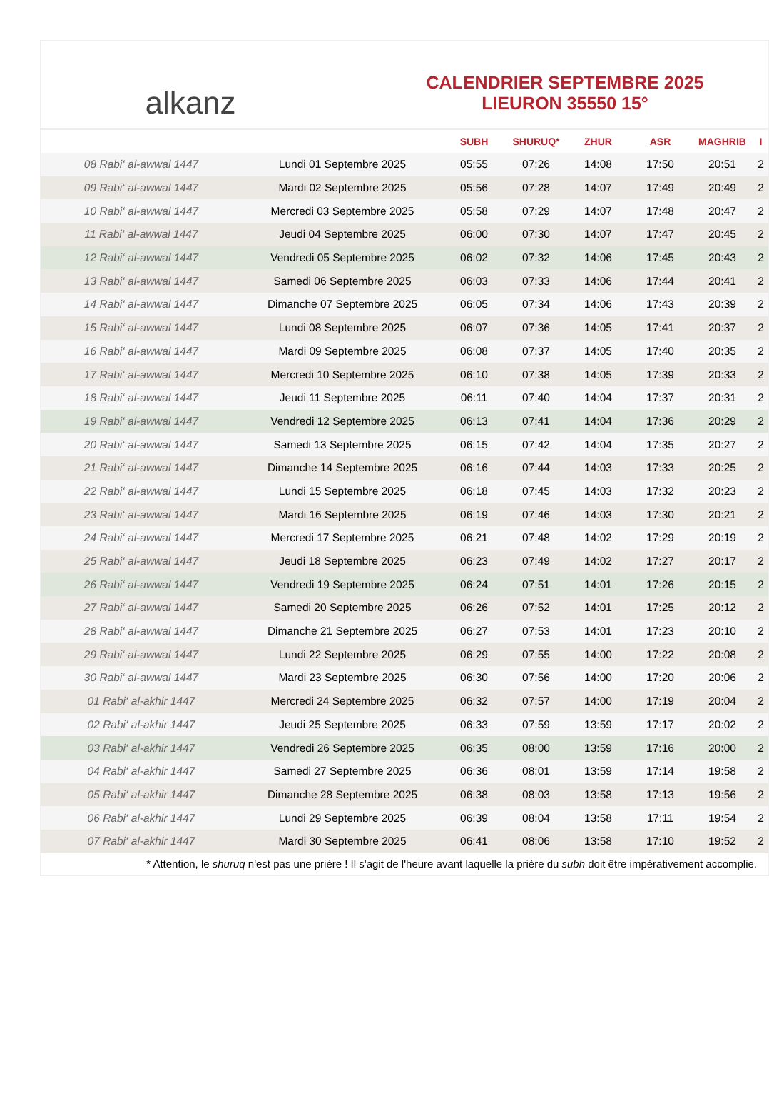alkanz
CALENDRIER SEPTEMBRE 2025
LIEURON 35550 15°
| | | SUBH | SHURUQ* | ZHUR | ASR | MAGHRIB | I |
| --- | --- | --- | --- | --- | --- | --- | --- |
| 08 Rabi‘ al-awwal 1447 | Lundi 01 Septembre 2025 | 05:55 | 07:26 | 14:08 | 17:50 | 20:51 | 2 |
| 09 Rabi‘ al-awwal 1447 | Mardi 02 Septembre 2025 | 05:56 | 07:28 | 14:07 | 17:49 | 20:49 | 2 |
| 10 Rabi‘ al-awwal 1447 | Mercredi 03 Septembre 2025 | 05:58 | 07:29 | 14:07 | 17:48 | 20:47 | 2 |
| 11 Rabi‘ al-awwal 1447 | Jeudi 04 Septembre 2025 | 06:00 | 07:30 | 14:07 | 17:47 | 20:45 | 2 |
| 12 Rabi‘ al-awwal 1447 | Vendredi 05 Septembre 2025 | 06:02 | 07:32 | 14:06 | 17:45 | 20:43 | 2 |
| 13 Rabi‘ al-awwal 1447 | Samedi 06 Septembre 2025 | 06:03 | 07:33 | 14:06 | 17:44 | 20:41 | 2 |
| 14 Rabi‘ al-awwal 1447 | Dimanche 07 Septembre 2025 | 06:05 | 07:34 | 14:06 | 17:43 | 20:39 | 2 |
| 15 Rabi‘ al-awwal 1447 | Lundi 08 Septembre 2025 | 06:07 | 07:36 | 14:05 | 17:41 | 20:37 | 2 |
| 16 Rabi‘ al-awwal 1447 | Mardi 09 Septembre 2025 | 06:08 | 07:37 | 14:05 | 17:40 | 20:35 | 2 |
| 17 Rabi‘ al-awwal 1447 | Mercredi 10 Septembre 2025 | 06:10 | 07:38 | 14:05 | 17:39 | 20:33 | 2 |
| 18 Rabi‘ al-awwal 1447 | Jeudi 11 Septembre 2025 | 06:11 | 07:40 | 14:04 | 17:37 | 20:31 | 2 |
| 19 Rabi‘ al-awwal 1447 | Vendredi 12 Septembre 2025 | 06:13 | 07:41 | 14:04 | 17:36 | 20:29 | 2 |
| 20 Rabi‘ al-awwal 1447 | Samedi 13 Septembre 2025 | 06:15 | 07:42 | 14:04 | 17:35 | 20:27 | 2 |
| 21 Rabi‘ al-awwal 1447 | Dimanche 14 Septembre 2025 | 06:16 | 07:44 | 14:03 | 17:33 | 20:25 | 2 |
| 22 Rabi‘ al-awwal 1447 | Lundi 15 Septembre 2025 | 06:18 | 07:45 | 14:03 | 17:32 | 20:23 | 2 |
| 23 Rabi‘ al-awwal 1447 | Mardi 16 Septembre 2025 | 06:19 | 07:46 | 14:03 | 17:30 | 20:21 | 2 |
| 24 Rabi‘ al-awwal 1447 | Mercredi 17 Septembre 2025 | 06:21 | 07:48 | 14:02 | 17:29 | 20:19 | 2 |
| 25 Rabi‘ al-awwal 1447 | Jeudi 18 Septembre 2025 | 06:23 | 07:49 | 14:02 | 17:27 | 20:17 | 2 |
| 26 Rabi‘ al-awwal 1447 | Vendredi 19 Septembre 2025 | 06:24 | 07:51 | 14:01 | 17:26 | 20:15 | 2 |
| 27 Rabi‘ al-awwal 1447 | Samedi 20 Septembre 2025 | 06:26 | 07:52 | 14:01 | 17:25 | 20:12 | 2 |
| 28 Rabi‘ al-awwal 1447 | Dimanche 21 Septembre 2025 | 06:27 | 07:53 | 14:01 | 17:23 | 20:10 | 2 |
| 29 Rabi‘ al-awwal 1447 | Lundi 22 Septembre 2025 | 06:29 | 07:55 | 14:00 | 17:22 | 20:08 | 2 |
| 30 Rabi‘ al-awwal 1447 | Mardi 23 Septembre 2025 | 06:30 | 07:56 | 14:00 | 17:20 | 20:06 | 2 |
| 01 Rabi‘ al-akhir 1447 | Mercredi 24 Septembre 2025 | 06:32 | 07:57 | 14:00 | 17:19 | 20:04 | 2 |
| 02 Rabi‘ al-akhir 1447 | Jeudi 25 Septembre 2025 | 06:33 | 07:59 | 13:59 | 17:17 | 20:02 | 2 |
| 03 Rabi‘ al-akhir 1447 | Vendredi 26 Septembre 2025 | 06:35 | 08:00 | 13:59 | 17:16 | 20:00 | 2 |
| 04 Rabi‘ al-akhir 1447 | Samedi 27 Septembre 2025 | 06:36 | 08:01 | 13:59 | 17:14 | 19:58 | 2 |
| 05 Rabi‘ al-akhir 1447 | Dimanche 28 Septembre 2025 | 06:38 | 08:03 | 13:58 | 17:13 | 19:56 | 2 |
| 06 Rabi‘ al-akhir 1447 | Lundi 29 Septembre 2025 | 06:39 | 08:04 | 13:58 | 17:11 | 19:54 | 2 |
| 07 Rabi‘ al-akhir 1447 | Mardi 30 Septembre 2025 | 06:41 | 08:06 | 13:58 | 17:10 | 19:52 | 2 |
* Attention, le shuruq n'est pas une prière ! Il s'agit de l'heure avant laquelle la prière du subh doit être impérativement accomplie.